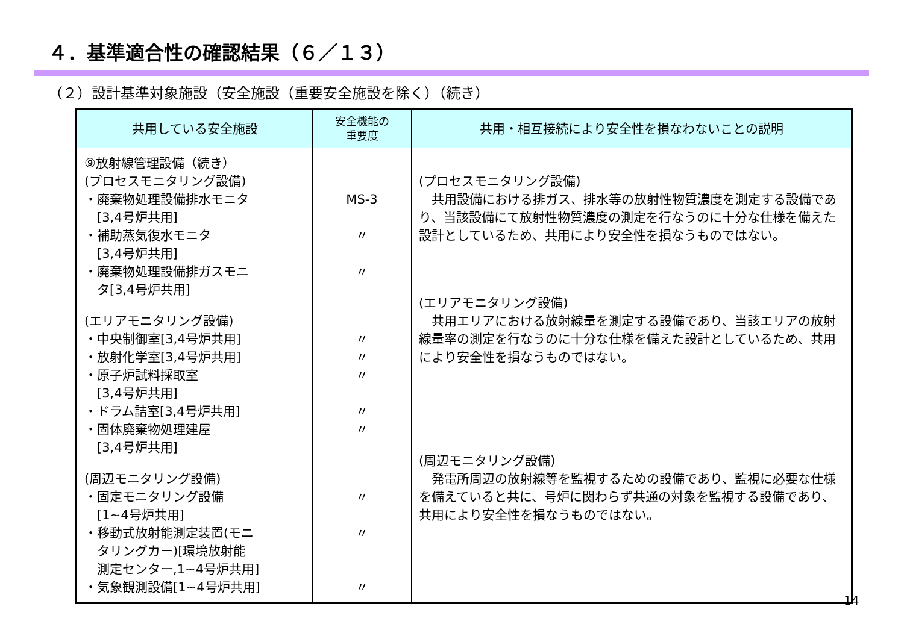４．基準適合性の確認結果（６／１３）
（２）設計基準対象施設（安全施設（重要安全施設を除く）（続き）
| 共用している安全施設 | 安全機能の 重要度 | 共用・相互接続により安全性を損なわないことの説明 |
| --- | --- | --- |
| ⑨放射線管理設備（続き） (プロセスモニタリング設備) ・廃棄物処理設備排水モニタ [3,4号炉共用] ・補助蒸気復水モニタ [3,4号炉共用] ・廃棄物処理設備排ガスモニ タ[3,4号炉共用] (エリアモニタリング設備) ・中央制御室[3,4号炉共用] ・放射化学室[3,4号炉共用] ・原子炉試料採取室 [3,4号炉共用] ・ドラム詰室[3,4号炉共用] ・固体廃棄物処理建屋 [3,4号炉共用] (周辺モニタリング設備) ・固定モニタリング設備 [1~4号炉共用] ・移動式放射能測定装置(モニ タリングカー)[環境放射能 測定センター,1~4号炉共用] ・気象観測設備[1~4号炉共用] | MS-3 〃 〃 〃 〃 〃 〃 〃 〃 〃 〃 | (プロセスモニタリング設備) 共用設備における排ガス、排水等の放射性物質濃度を測定する設備であり、当該設備にて放射性物質濃度の測定を行なうのに十分な仕様を備えた設計としているため、共用により安全性を損なうものではない。 (エリアモニタリング設備) 共用エリアにおける放射線量を測定する設備であり、当該エリアの放射線量率の測定を行なうのに十分な仕様を備えた設計としているため、共用により安全性を損なうものではない。 (周辺モニタリング設備) 発電所周辺の放射線等を監視するための設備であり、監視に必要な仕様を備えていると共に、号炉に関わらず共通の対象を監視する設備であり、共用により安全性を損なうものではない。 |
14